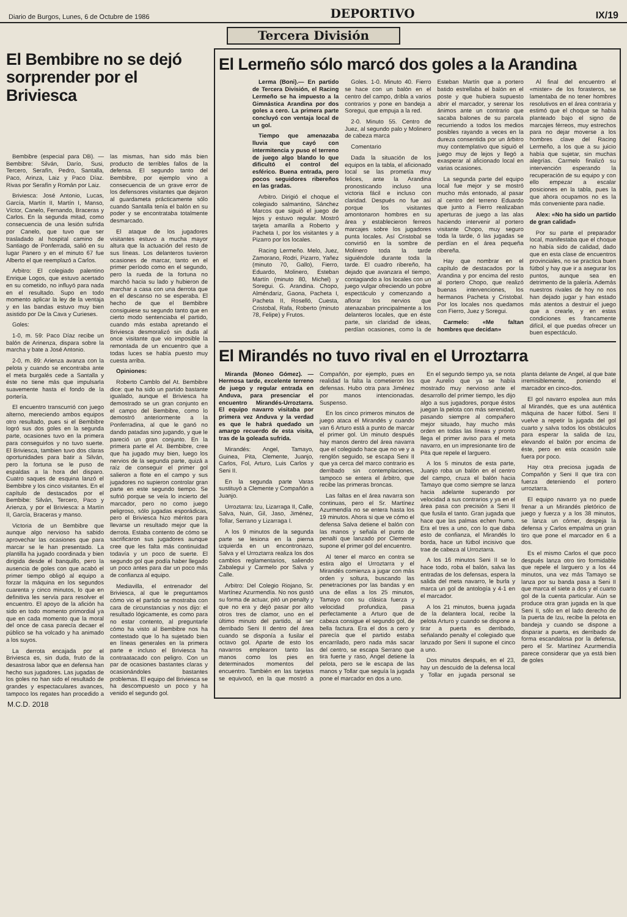Diario de Burgos, Lunes, 6 de Octubre de 1986 DEPORTIVO IX/19
Tercera División
El Bembibre no se dejó sorprender por el Briviesca
Bembibre (especial para DB). — Bembibre: Silván, Darío, Susi, Tercero, Serafín, Pedro, Santalla, Paco, Arinza, Laiz y Paco Díaz. Rivas por Serafín y Román por Laiz.
Briviesca: José Antonio, Lucas, García, Martín II, Martín I, Manso, Víctor, Canelo, Fernando, Braceras y Carlos. En la segunda mitad, como consecuencia de una lesión sufrida por Canelo, que tuvo que ser trasladado al hospital camino de Santiago de Ponferrada, salió en su lugar Panero y en el minuto 67 fue Alberto el que reemplazó a Carlos.
Arbitro: El colegiado palentino Enrique Logos, que estuvo acertado en su cometido, no influyó para nada en el resultado. Supo en todo momento aplicar la ley de la ventaja y en las bandas estuvo muy bien asistido por De la Cava y Curieses.
Goles:
1-0, m. 59: Paco Díaz recibe un balón de Arinenza, dispara sobre la marcha y bate a José Antonio.
2-0, m. 89: Arienza avanza con la pelota y cuando se encontraba ante el meta burgalés cede a Santalla y éste no tiene más que impulsarla suavemente hasta el fondo de la portería.
El encuentro transcurrió con juego alterno, mereciendo ambos equipos otro resultado, pues si el Bembibre logró sus dos goles en la segunda parte, ocasiones tuvo en la primera para conseguirlos y no tuvo suerte. El Briviesca, tambien tuvo dos claras oportunidades para batir a Silván, pero la fortuna se le puso de espaldas a la hora del disparo. Cuatro saques de esquina lanzó el Bembibre y los cinco visitantes. En el capítulo de destacados por el Bembibe: Silván, Tercero, Paco y Arienza, y por el Briviesca: a Martín II, García, Braceras y manso.
Victoria de un Bembibre que aunque algo nervioso ha sabido aprovechar las ocasiones que para marcar se le han presentado. La plantilla ha jugado coordinada y bien dirigida desde el banquillo, pero la ausencia de goles con que acabó el primer tiempo obligó al equipo a forzar la máquina en los segundos cuarenta y cinco minutos, lo que en definitiva les servía para resolver el encuentro. El apoyo de la afición ha sido en todo momento primordial ya que en cada momento que la moral del once de casa parecía decaer el público se ha volcado y ha animado a los suyos.
La derrota encajada por el Briviesca es, sin duda, fruto de la desastrosa labor que en defensa han hecho sus jugadores. Las jugadas de los goles no han sido el resultado de grandes y espectaculares avances, tampoco los regates han procedido a las mismas, han sido más bien producto de terribles fallos de la defensa. El segundo tanto del Bembibre, por ejemplo vino a consecuencia de un grave error de los defensores visitantes que dejaron al guardameta prácticamente sólo cuando Santalla tenía el balón en su poder y se encontrataba totalmente desmarcado.
El ataque de los jugadores visitantes estuvo a mucha mayor altura que la actuación del resto de sus líneas. Los delanteros tuvieron ocasiones de marcar, tanto en el primer período como en el segundo, pero la rueda de la fortuna no marchó hacia su lado y hubieron de marchar a casa con una derrota que en el descanso no se esperaba. El hecho de que el Bembibre consiguiese su segundo tanto que en cierto modo sentenciaba el partido, cuando más estaba apretando el Briviesca desmoralizó sin duda al once visitante que vio imposible la remontada de un encuentro que a todas luces se había puesto muy cuesta arriba.
Opiniones:
Roberto Camblo del At. Bembibre dice: que ha sido un partido bastante igualado, aunque el Briviesca ha demostrado se un gran conjunto en el campo del Bembibre, como lo demostró anteriormente a la Ponferradina, al que le ganó no dando patadas sino jugando, y que le pareció un gran conjunto. En la primera parte el At. Bembibre, cree que ha jugado muy bien, luego los nervios de la segunda parte, quizá a raíz de conseguir el primer gol salieron a flote en el campo y sus jugadores no supieron controlar gran parte en este segundo tiempo. Se sufrió porque se veía lo incierto del marcador, pero no como juego peligroso, sólo jugadas esporádicas, pero el Briviesca hizo méritos para llevarse un resultado mejor que la derrota. Estaba contento de cómo se sacrificaron sus jugadores aunque cree que les falta más continuidad todavía y un poco de suerte. El segundo gol que podía haber llegado un poco antes para dar un poco más de confianza al equipo.
Mediavilla, el entrenador del Briviesca, al que le preguntamos cómo vio el partido se mostraba con cara de circunstancias y nos dijo: el resultado lógicamente, es como para no estar contento, al preguntarle cómo ha visto al Bembibre nos ha contestado que lo ha sujetado bien en líneas generales en la primera parte e incluso el Briviesca ha contraatacado con peligro. Con un par de ocasiones bastantes claras y ocasionándoles bastantes problemas. El equipo del Briviesca se ha descompuesto un poco y ha venido el segundo gol.
El Lermeño sólo marcó dos goles a la Arandina
Lerma (Boni).— En partido de Tercera División, el Racing Lermeño se ha impuesto a la Gimnástica Arandina por dos goles a cero. La primera parte concluyó con ventaja local de un gol.
Tiempo que amenazaba lluvia que cayó con intermitencia y puso el terreno de juego algo blando lo que dificultó el control del esférico. Buena entrada, pero pocos seguidores ribereños en las gradas.
Arbitro. Dirigió el choque el colegiado salmantino, Sánchez Marcos que siguió el juego de lejos y estuvo regular. Mostró tarjeta amarilla a Roberto y Pacheta I, por los visitantes y a Pizarro por los locales.
Racing Lermeño. Melo, Juez, Zamorano, Rodri, Pizarro, Yañez (minuto 70, Gallo), Fierro, Eduardo, Molinero, Esteban Martín (minuto 80, Michel) y Soregui. G. Arandina. Chopo, Alméndariz, Gaona, Pacheta I, Pacheta II, Roselló, Cuesta, Cristobal, Rafa, Roberto (minuto 78, Felipe) y Frutos.
Goles. 1-0. Minuto 40. Fierro se hace con un balón en el centro del campo, dribla a varios contrarios y pone en bandeja a Soregui, que empuja a la red.
2-0. Minuto 55. Centro de Juez, al segundo palo y Molinero de cabeza marca
Comentario
Dada la situación de los equipos en la tabla, el aficionado local se las prometía muy felices, ante la Arandina pronosticando incluso una victoria fácil e incluso con claridad. Después no fue así porque los visitantes amontonaron hombres en su área y establecieron ferreos marcajes sobre los jugadores punta locales. Así Cristobal se convirtió en la sombre de Molinero toda la tarde siguiéndole durante toda la tarde. El cuadro ribereño, ha dejado que avanzara el tiempo, contagiando a los locales con un juego vulgar ofreciendo un pobre espectáculo y comenzando a aflorar los nervios que atenazaban principalmente a los delanteros locales, que en éste parte, sin claridad de ideas, perdían ocasiones, como la de Esteban Martín que a portero batido estrellaba el balón en el poste y que hubiera supuesto abrir el marcador, y serenar los ánimos ante un contrario que sacaba balones de su parcela recurriendo a todos los medios posibles rayando a veces en la dureza consentida por un árbitro muy contemplativo que siguió el juego muy de lejos y llegó a exasperar al aficionado local en varias ocasiones.
La segunda parte del equipo local fue mejor y se mostró mucho más entonado, al pasar al centro del terreno Eduardo que junto a Fierro realizaban aperturas de juego a las alas haciendo intervenir al portero visitante Chopo, muy seguro toda la tarde, ó las jugadas se perdían en el área pequeña ribereña.
Hay que nombrar en el capítulo de destacados por la Arandina y por encima del resto al portero Chopo, que realizó buenas intervenciones, los hermanos Pacheta y Cristobal. Por los locales nos quedamos con Fierro, Juez y Soregui.
Carmelo: «Me faltan hombres que decidan»
Al final del encuentro el «mister» de los forasteros, se lamentaba de no tener hombres resolutivos en el área contraria y estimó que el choque se había planteado bajo el signo de marcajes férreos, muy estrechos para no dejar moverse a los hombres clave del Racing Lermeño, a los que a su juicio había que sujetar, sin muchas alegrías. Carmelo finalizó su intervención esperando la recuperación de su equipo y con ello empezar a escalar posiciones en la tabla, pues la que ahora ocupamos no es la más conveniente para nadie.
Alex: «No ha sido un partido de gran calidad»
Por su parte el preparador local, manifestaba que el choque no había sido de calidad, dado que en esta clase de encuentros provinciales, no se practica buen fútbol y hay que ir a asegurar los puntos, aunque sea en detrimento de la galería. Además nuestros rivales de hoy no nos han dejado jugar y han estado más atentos a destruir el juego que a crearle, y en estas condiciones es francamente difícil, el que puedas ofrecer un buen espectáculo.
El Mirandés no tuvo rival en el Urroztarra
Miranda (Moneo Gómez). — Hermosa tarde, excelente terreno de juego y regular entrada en Anduva, para presenciar el encuentro Mirandés-Urroztarra. El equipo navarro visitaba por primera vez Anduva y la verdad es que le habrá quedado un amargo recuerdo de esta visita, tras de la goleada sufrida.
Mirandés: Angel, Tamayo, Guinea, Pita, Clemente, Juanjo, Carlos, Fol, Arturo, Luis Carlos y Seni II.
En la segunda parte Varas sustituyó a Clemente y Compañón a Juanjo.
Urroztarra: Izu, Lizarraga II, Calle, Salva, Nuin, Gil, Jaso, Jiménez, Tollar, Serrano y Lizarraga I.
A los 9 minutos de la segunda parte se lesiona en la pierna izquierda en un encontronazo, Salva y el Urroztarra realiza los dos cambios reglamentarios, saliendo Zabalegui y Carmelo por Salva y Calle.
Arbitro: Del Colegio Riojano, Sr. Martínez Azurmendía. No nos gustó su forma de actuar, pitó un penalty y que no era y dejó pasar por alto otros tres de clamor, uno en el último minuto del partido, al ser derribado Seni II dentro del área cuando se disponía a fusilar el octavo gol. Aparte de esto los navarros emplearon tanto las manos como los pies en determinados momentos del encuentro. También en las tarjetas se equivocó, en la que mostró a Compañón, por ejemplo, pues en realidad la falta la cometieron los defensas. Hubo otra para Jiménez por manos intencionadas. Suspenso.
En los cinco primeros minutos de juego ataca el Mirandés y cuando van 6 Arturo está a punto de marcar el primer gol. Un minuto después hay manos dentro del área navarra que el colegiado hace que no ve y a renglón seguido, se escapa Seni II que ya cerca del marco contrario es derribado sin contemplaciones, tampoco se entera el árbitro, que recibe las primeras broncas.
Las faltas en el área navarra son continuas, pero el Sr. Martínez Azurmendía no se entera hasta los 19 minutos. Ahora si que ve cómo el defensa Salva detiene el balón con las manos y señala el punto de penalti que lanzado por Clemente supone el primer gol del encuentro.
Al tener el marco en contra se estira algo el Urroztarra y el Mirandés comienza a jugar con más orden y soltura, buscando las penetraciones por las bandas y en una de ellas a los 25 minutos, Tamayo con su clásica fuerza y velocidad profundiza, pasa perfectamente a Arturo que de cabeza consigue el segundo gol, de bella factura. Era el dos a cero y parecía que el partido estaba encarrilado, pero nada más sacar del centro, se escapa Serrano que tira fuerte y raso, Angel detiene la pelota, pero se le escapa de las manos y Tollar que seguía la jugada pone el marcador en dos a uno.
En el segundo tiempo ya, se nota que Aurelio que ya se había mostrado muy nervioso ante el desarrollo del primer tiempo, les dijo algo a sus jugadores, porque éstos juegan la pelota con más serenidad, pasando siempre al compañero mejor situado, hay mucho más orden en todas las líneas y pronto llega el primer aviso para el meta navarro, en un impresionante tiro de Pita que repele el larguero.
A los 5 minutos de esta parte, Juanjo roba un balón en el centro del campo, cruza el balón hacia Tamayo que como siempre se lanza hacia adelante superando por velocidad a sus contrarios y ya en el área pasa con precisión a Seni II que fusila el tanto. Gran jugada que hace que las palmas echen humo. Era el tres a uno, con lo que daba esto de confianza, el Mirandés lo borda, hace un fútbol incisivo que trae de cabeza al Urroztarra.
A los 16 minutos Seni II se lo hace todo, roba el balón, salva las entradas de los defensas, espera la salida del meta navarro, le burla y marca un gol de antología y 4-1 en el marcador.
A los 21 minutos, buena jugada de la delantera local, recibe la pelota Arturo y cuando se dispone a tirar a puerta es derribado, señalando penalty el colegiado que lanzado por Seni II supone el cinco a uno.
Dos minutos después, en el 23, hay un descuido de la defensa local y Tollar en jugada personal se planta delante de Angel, al que bate irremisiblemente, poniendo el marcador en cinco-dos.
El gol navarro espolea aun más al Mirandés, que es una auténtica máquina de hacer fútbol. Seni II vuelve a repetir la jugada del gol cuarto y salva todos los obstáculos para esperar la salida de Izu, elevando el balón por encima de éste, pero en esta ocasión sale fuera por poco.
Hay otra preciosa jugada de Compañón y Seni II que tira con fuerza deteniendo el portero urroztarra.
El equipo navarro ya no puede frenar a un Mirandés pletórico de juego y fuerza y a los 38 minutos, se lanza un córner, despeja la defensa y Carlos empalma un gran tiro que pone el marcador en 6 a dos.
Es el mismo Carlos el que poco después lanza otro tiro formidable que repele el larguero y a los 44 minutos, una vez más Tamayo se lanza por su banda pasa a Seni II que marca el siete a dos y el cuarto gol de la cuenta particular. Aún se produce otra gran jugada en la que Seni II, sólo en el lado derecho de la puerta de Izu, recibe la pelota en bandeja y cuando se dispone a disparar a puerta, es derribado de forma escandalosa por la defensa, pero el Sr. Martínez Azurmendía parece considerar que ya está bien de goles
M.C.D. 2018